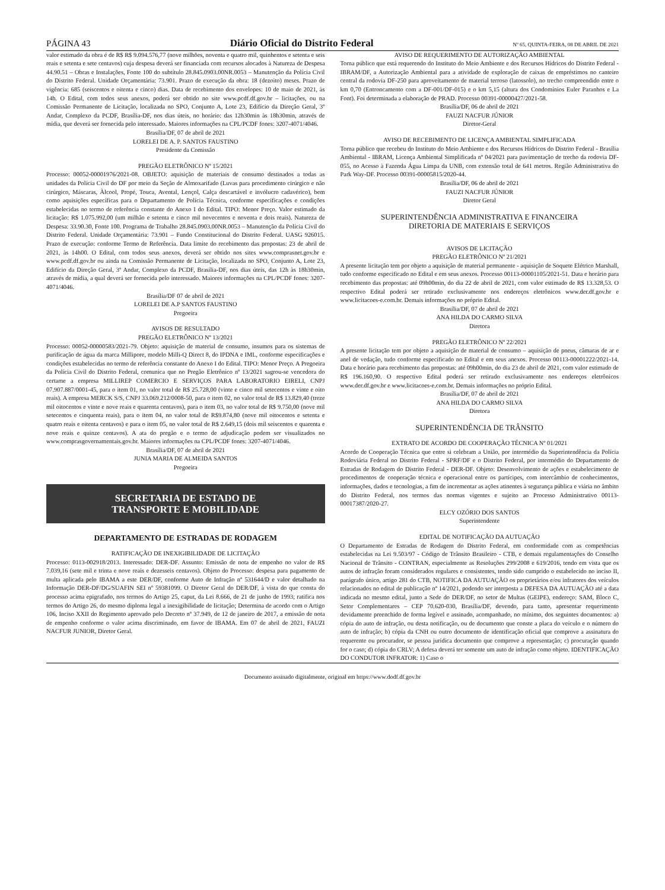PÁGINA 43 Diário Oficial do Distrito Federal Nº 65, QUINTA-FEIRA, 08 DE ABRIL DE 2021
valor estimado da obra é de R$ R$ 9.094.576,77 (nove milhões, noventa e quatro mil, quinhentos e setenta e seis reais e setenta e sete centavos) cuja despesa deverá ser financiada com recursos alocados à Natureza de Despesa 44.90.51 – Obras e Instalações, Fonte 100 do subtítulo 28.845.0903.00NR.0053 – Manutenção da Polícia Civil do Distrito Federal. Unidade Orçamentária: 73.901. Prazo de execução da obra: 18 (dezoito) meses. Prazo de vigência: 685 (seiscentos e oitenta e cinco) dias. Data de recebimento dos envelopes: 10 de maio de 2021, às 14h. O Edital, com todos seus anexos, poderá ser obtido no site www.pcdf.df.gov.br – licitações, ou na Comissão Permanente de Licitação, localizada no SPO, Conjunto A, Lote 23, Edifício da Direção Geral, 3º Andar, Complexo da PCDF, Brasília-DF, nos dias úteis, no horário: das 12h30min às 18h30min, através de mídia, que deverá ser fornecida pelo interessado. Maiores informações na CPL/PCDF fones: 3207-4071/4046.
Brasília/DF, 07 de abril de 2021
LORELEI DE A. P. SANTOS FAUSTINO
Presidente da Comissão
PREGÃO ELETRÔNICO Nº 15/2021
Processo: 00052-00001976/2021-08. OBJETO: aquisição de materiais de consumo destinados a todas as unidades da Polícia Civil do DF por meio da Seção de Almoxarifado (Luvas para procedimento cirúrgico e não cirúrgico, Máscaras, Àlcool, Propé, Touca, Avental, Lençol, Calça descartável e invólucro cadavérico), bem como aquisições específicas para o Departamento de Polícia Técnica, conforme especificações e condições estabelecidas no termo de referência constante do Anexo I do Edital. TIPO: Menor Preço. Valor estimado da licitação: R$ 1.075.992,00 (um milhão e setenta e cinco mil novecentos e noventa e dois reais). Natureza de Despesa: 33.90.30, Fonte 100. Programa de Trabalho 28.845.0903.00NR.0053 – Manutenção da Polícia Civil do Distrito Federal. Unidade Orçamentária: 73.901 – Fundo Constitucional do Distrito Federal. UASG 926015. Prazo de execução: conforme Termo de Referência. Data limite do recebimento das propostas: 23 de abril de 2021, às 14h00. O Edital, com todos seus anexos, deverá ser obtido nos sites www.comprasnet.gov.br e www.pcdf.df.gov.br ou ainda na Comissão Permanente de Licitação, localizada no SPO, Conjunto A, Lote 23, Edifício da Direção Geral, 3º Andar, Complexo da PCDF, Brasília-DF, nos dias úteis, das 12h às 18h30min, através de mídia, a qual deverá ser fornecida pelo interessado. Maiores informações na CPL/PCDF fones: 3207-4071/4046.
Brasília/DF 07 de abril de 2021
LORELEI DE A.P SANTOS FAUSTINO
Pregoeira
AVISOS DE RESULTADO
PREGÃO ELETRÔNICO Nº 13/2021
Processo: 00052-00000583/2021-79. Objeto: aquisição de material de consumo, insumos para os sistemas de purificação de água da marca Millipore, modelo Milli-Q Direct 8, do IPDNA e IML, conforme especificações e condições estabelecidas no termo de referência constante do Anexo I do Edital. TIPO: Menor Preço. A Pregoeira da Polícia Civil do Distrito Federal, comunica que no Pregão Eletrônico nº 13/2021 sagrou-se vencedora do certame a empresa MILLIREP COMERCIO E SERVIÇOS PARA LABORATORIO EIRELI, CNPJ 07.907.887/0001-45, para o item 01, no valor total de R$ 25.728,00 (vinte e cinco mil setecentos e vinte e oito reais). A empresa MERCK S/S, CNPJ 33.069.212/0008-50, para o item 02, no valor total de R$ 13.829,40 (treze mil oitocentos e vinte e nove reais e quarenta centavos), para o item 03, no valor total de R$ 9.750,00 (nove mil setecentos e cinquenta reais), para o item 04, no valor total de R$9.874,80 (nove mil oitocentos e setenta e quatro reais e oitenta centavos) e para o item 05, no valor total de R$ 2.649,15 (dois mil seiscentos e quarenta e nove reais e quinze centavos). A ata do pregão e o termo de adjudicação podem ser visualizados no www.comprasgovernamentais.gov.br. Maiores informações na CPL/PCDF fones: 3207-4071/4046.
Brasília/DF, 07 de abril de 2021
JUNIA MARIA DE ALMEIDA SANTOS
Pregoeira
SECRETARIA DE ESTADO DE
TRANSPORTE E MOBILIDADE
DEPARTAMENTO DE ESTRADAS DE RODAGEM
RATIFICAÇÃO DE INEXIGIBILIDADE DE LICITAÇÃO
Processo: 0113-002918/2013. Interessado: DER-DF. Assunto: Emissão de nota de empenho no valor de R$ 7.039,16 (sete mil e trinta e nove reais e dezesseis centavos). Objeto do Processo: despesa para pagamento de multa aplicada pelo IBAMA a este DER/DF, conforme Auto de Infração nº 531644/D e valor detalhado na Informação DER-DF/DG/SUAFIN SEI nº 59381099. O Diretor Geral do DER/DF, à vista do que consta do processo acima epigrafado, nos termos do Artigo 25, caput, da Lei 8.666, de 21 de junho de 1993; ratifica nos termos do Artigo 26, do mesmo diploma legal a inexigibilidade de licitação; Determina de acordo com o Artigo 106, Inciso XXII do Regimento aprovado pelo Decreto nº 37.949, de 12 de janeiro de 2017, a emissão de nota de empenho conforme o valor acima discriminado, em favor de IBAMA. Em 07 de abril de 2021, FAUZI NACFUR JUNIOR, Diretor Geral.
AVISO DE REQUERIMENTO DE AUTORIZAÇÃO AMBIENTAL
Torna público que está requerendo do Instituto do Meio Ambiente e dos Recursos Hídricos do Distrito Federal - IBRAM/DF, a Autorização Ambiental para a atividade de exploração de caixas de empréstimos no canteiro central da rodovia DF-250 para aproveitamento de material terroso (latossolo), no trecho compreendido entre o km 0,70 (Entroncamento com a DF-001/DF-015) e o km 5,15 (altura dos Condomínios Euler Paranhos e La Font). Foi determinada a elaboração de PRAD. Processo 00391-00000427/2021-58.
Brasília/DF, 06 de abril de 2021
FAUZI NACFUR JÚNIOR
Diretor-Geral
AVISO DE RECEBIMENTO DE LICENÇA AMBIENTAL SIMPLIFICADA
Torna público que recebeu do Instituto do Meio Ambiente e dos Recursos Hídricos do Distrito Federal - Brasília Ambiental - IBRAM, Licença Ambiental Simplificada nº 04/2021 para pavimentação de trecho da rodovia DF-055, no Acesso à Fazenda Água Limpa da UNB, com extensão total de 641 metros. Região Administrativa do Park Way-DF. Processo 00391-00005815/2020-44.
Brasília/DF, 06 de abril de 2021
FAUZI NACFUR JÚNIOR
Diretor Geral
SUPERINTENDÊNCIA ADMINISTRATIVA E FINANCEIRA
DIRETORIA DE MATERIAIS E SERVIÇOS
AVISOS DE LICITAÇÃO
PREGÃO ELETRÔNICO Nº 21/2021
A presente licitação tem por objeto a aquisição de material permanente - aquisição de Soquete Elétrico Marshall, tudo conforme especificado no Edital e em seus anexos. Processo 00113-00001105/2021-51. Data e horário para recebimento das propostas: até 09h00min, do dia 22 de abril de 2021, com valor estimado de R$ 13.328,53. O respectivo Edital poderá ser retirado exclusivamente nos endereços eletrônicos www.der.df.gov.br e www.licitacoes-e.com.br. Demais informações no próprio Edital.
Brasília/DF, 07 de abril de 2021
ANA HILDA DO CARMO SILVA
Diretora
PREGÃO ELETRÔNICO Nº 22/2021
A presente licitação tem por objeto a aquisição de material de consumo – aquisição de pneus, câmaras de ar e anel de vedação, tudo conforme especificado no Edital e em seus anexos. Processo 00113-00001222/2021-14. Data e horário para recebimento das propostas: até 09h00min, do dia 23 de abril de 2021, com valor estimado de R$ 196.160,90. O respectivo Edital poderá ser retirado exclusivamente nos endereços eletrônicos www.der.df.gov.br e www.licitacoes-e.com.br. Demais informações no próprio Edital.
Brasília/DF, 07 de abril de 2021
ANA HILDA DO CARMO SILVA
Diretora
SUPERINTENDÊNCIA DE TRÂNSITO
EXTRATO DE ACORDO DE COOPERAÇÃO TÉCNICA Nº 01/2021
Acordo de Cooperação Técnica que entre si celebram a União, por intermédio da Superintendência da Polícia Rodoviária Federal no Distrito Federal - SPRF/DF e o Distrito Federal, por intermédio do Departamento de Estradas de Rodagem do Distrito Federal - DER-DF. Objeto: Desenvolvimento de ações e estabelecimento de procedimentos de cooperação técnica e operacional entre os partícipes, com intercâmbio de conhecimentos, informações, dados e tecnologias, a fim de incrementar as ações atinentes à segurança pública e viária no âmbito do Distrito Federal, nos termos das normas vigentes e sujeito ao Processo Administrativo 00113-00017387/2020-27.
ELCY OZÓRIO DOS SANTOS
Superintendente
EDITAL DE NOTIFICAÇÃO DA AUTUAÇÃO
O Departamento de Estradas de Rodagem do Distrito Federal, em conformidade com as competências estabelecidas na Lei 9.503/97 - Código de Trânsito Brasileiro - CTB, e demais regulamentações do Conselho Nacional de Trânsito - CONTRAN, especialmente as Resoluções 299/2008 e 619/2016, tendo em vista que os autos de infração foram considerados regulares e consistentes, tendo sido cumprido o estabelecido no inciso II, parágrafo único, artigo 281 do CTB, NOTIFICA DA AUTUAÇÃO os proprietários e/ou infratores dos veículos relacionados no edital de publicação nº 14/2021, podendo ser interposta a DEFESA DA AUTUAÇÃO até a data indicada no mesmo edital, junto a Sede do DER/DF, no setor de Multas (GEIPE), endereço: SAM, Bloco C, Setor Complementares – CEP 70.620-030, Brasília/DF, devendo, para tanto, apresentar requerimento devidamente preenchido de forma legível e assinado, acompanhado, no mínimo, dos seguintes documentos: a) cópia do auto de infração, ou desta notificação, ou de documento que conste a placa do veículo e o número do auto de infração; b) cópia da CNH ou outro documento de identificação oficial que comprove a assinatura do requerente ou procurador, se pessoa jurídica documento que comprove a representação; c) procuração quando for o caso; d) cópia do CRLV; A defesa deverá ter somente um auto de infração como objeto. IDENTIFICAÇÃO DO CONDUTOR INFRATOR: 1) Caso o
Documento assinado digitalmente, original em https://www.dodf.df.gov.br